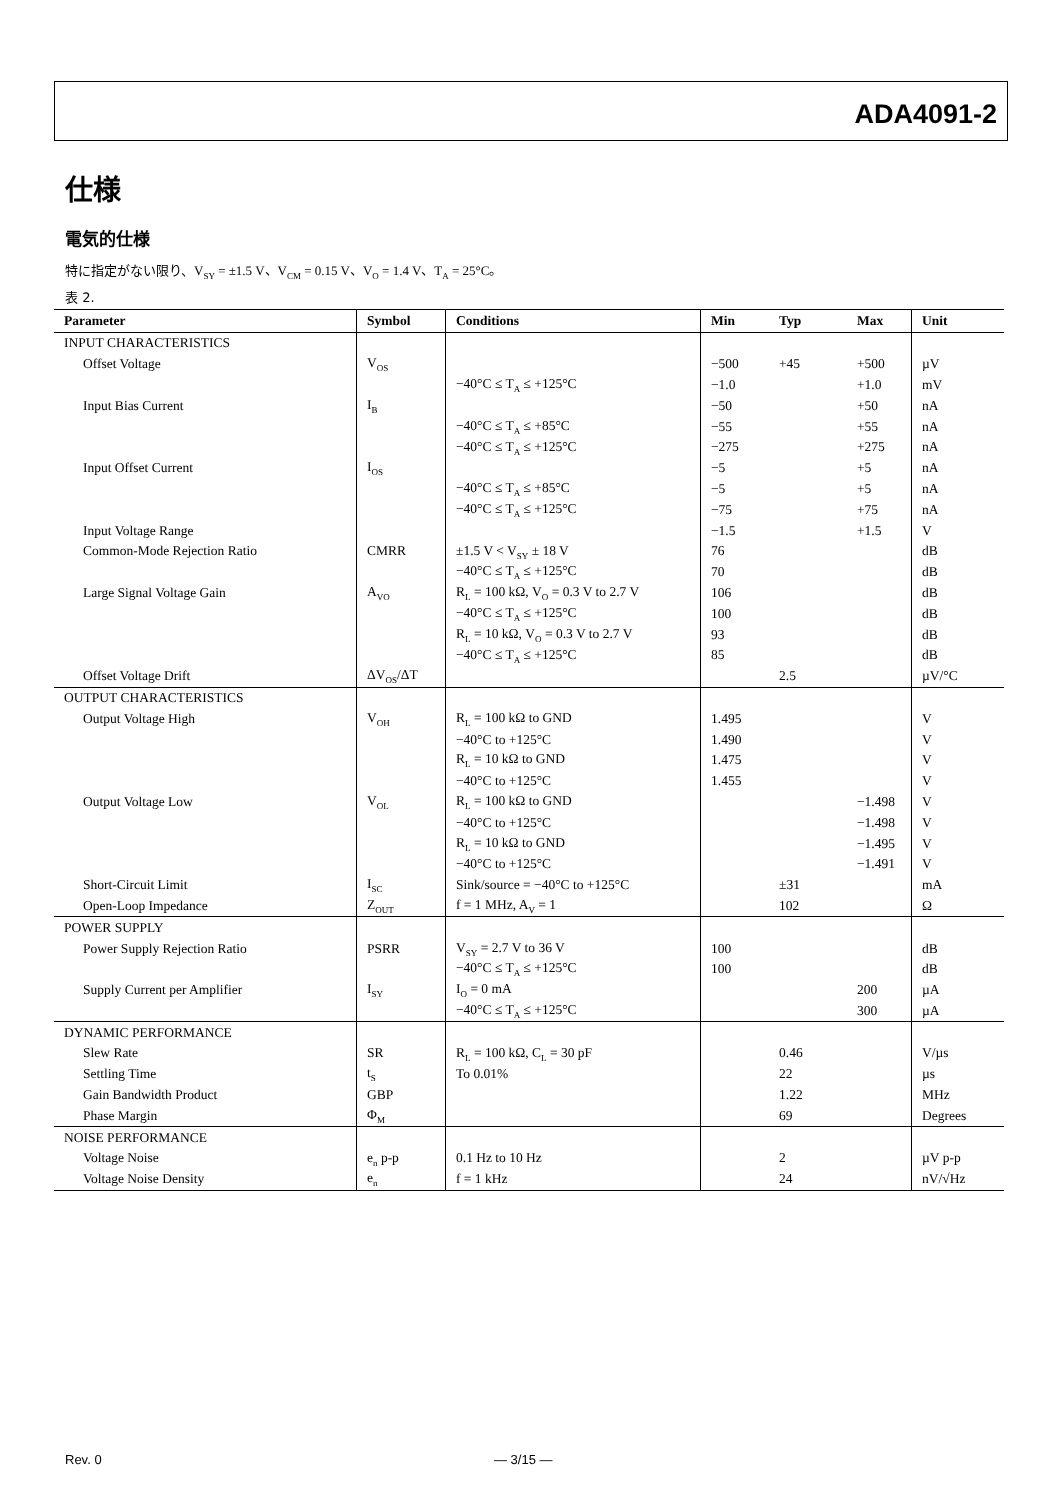ADA4091-2
仕様
電気的仕様
特に指定がない限り、V<sub>SY</sub> = ±1.5 V、V<sub>CM</sub> = 0.15 V、V<sub>O</sub> = 1.4 V、T<sub>A</sub> = 25°C。
表 2.
| Parameter | Symbol | Conditions | Min | Typ | Max | Unit |
| --- | --- | --- | --- | --- | --- | --- |
| INPUT CHARACTERISTICS | | | | | | |
| Offset Voltage | V<sub>OS</sub> | | −500 | +45 | +500 | µV |
| | | −40°C ≤ T<sub>A</sub> ≤ +125°C | −1.0 | | +1.0 | mV |
| Input Bias Current | I<sub>B</sub> | | −50 | | +50 | nA |
| | | −40°C ≤ T<sub>A</sub> ≤ +85°C | −55 | | +55 | nA |
| | | −40°C ≤ T<sub>A</sub> ≤ +125°C | −275 | | +275 | nA |
| Input Offset Current | I<sub>OS</sub> | | −5 | | +5 | nA |
| | | −40°C ≤ T<sub>A</sub> ≤ +85°C | −5 | | +5 | nA |
| | | −40°C ≤ T<sub>A</sub> ≤ +125°C | −75 | | +75 | nA |
| Input Voltage Range | | | −1.5 | | +1.5 | V |
| Common-Mode Rejection Ratio | CMRR | ±1.5 V < V<sub>SY</sub> ± 18 V | 76 | | | dB |
| | | −40°C ≤ T<sub>A</sub> ≤ +125°C | 70 | | | dB |
| Large Signal Voltage Gain | A<sub>VO</sub> | R<sub>L</sub> = 100 kΩ, V<sub>O</sub> = 0.3 V to 2.7 V | 106 | | | dB |
| | | −40°C ≤ T<sub>A</sub> ≤ +125°C | 100 | | | dB |
| | | R<sub>L</sub> = 10 kΩ, V<sub>O</sub> = 0.3 V to 2.7 V | 93 | | | dB |
| | | −40°C ≤ T<sub>A</sub> ≤ +125°C | 85 | | | dB |
| Offset Voltage Drift | ΔV<sub>OS</sub>/ΔT | | | 2.5 | | µV/°C |
| OUTPUT CHARACTERISTICS | | | | | | |
| Output Voltage High | V<sub>OH</sub> | R<sub>L</sub> = 100 kΩ to GND | 1.495 | | | V |
| | | −40°C to +125°C | 1.490 | | | V |
| | | R<sub>L</sub> = 10 kΩ to GND | 1.475 | | | V |
| | | −40°C to +125°C | 1.455 | | | V |
| Output Voltage Low | V<sub>OL</sub> | R<sub>L</sub> = 100 kΩ to GND | | | −1.498 | V |
| | | −40°C to +125°C | | | −1.498 | V |
| | | R<sub>L</sub> = 10 kΩ to GND | | | −1.495 | V |
| | | −40°C to +125°C | | | −1.491 | V |
| Short-Circuit Limit | I<sub>SC</sub> | Sink/source = −40°C to +125°C | | ±31 | | mA |
| Open-Loop Impedance | Z<sub>OUT</sub> | f = 1 MHz, A<sub>V</sub> = 1 | | 102 | | Ω |
| POWER SUPPLY | | | | | | |
| Power Supply Rejection Ratio | PSRR | V<sub>SY</sub> = 2.7 V to 36 V | 100 | | | dB |
| | | −40°C ≤ T<sub>A</sub> ≤ +125°C | 100 | | | dB |
| Supply Current per Amplifier | I<sub>SY</sub> | I<sub>O</sub> = 0 mA | | | 200 | µA |
| | | −40°C ≤ T<sub>A</sub> ≤ +125°C | | | 300 | µA |
| DYNAMIC PERFORMANCE | | | | | | |
| Slew Rate | SR | R<sub>L</sub> = 100 kΩ, C<sub>L</sub> = 30 pF | | 0.46 | | V/µs |
| Settling Time | t<sub>S</sub> | To 0.01% | | 22 | | µs |
| Gain Bandwidth Product | GBP | | | 1.22 | | MHz |
| Phase Margin | Φ<sub>M</sub> | | | 69 | | Degrees |
| NOISE PERFORMANCE | | | | | | |
| Voltage Noise | e<sub>n</sub> p-p | 0.1 Hz to 10 Hz | | 2 | | µV p-p |
| Voltage Noise Density | e<sub>n</sub> | f = 1 kHz | | 24 | | nV/√Hz |
Rev. 0 — 3/15 —